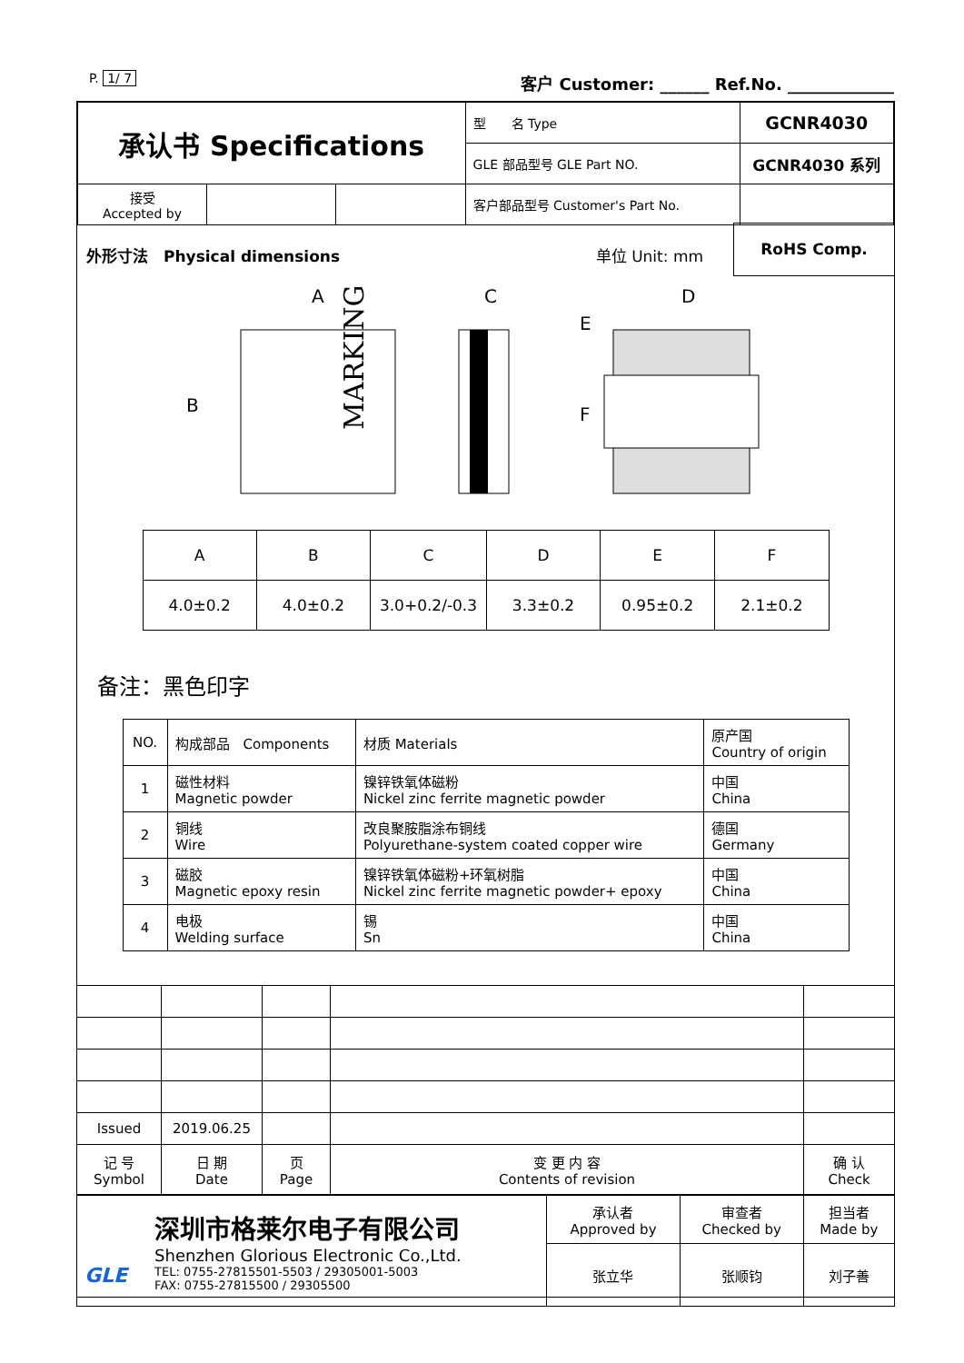P. 1/ 7 客户 Customer: ______ Ref.No. _____________
| 承认书 Specifications | | | 型 名 Type | GCNR4030 |
| | | | GLE 部品型号 GLE Part NO. | GCNR4030 系列 |
| 接受 Accepted by | | | 客户部品型号 Customer's Part No. | |
外形寸法　Physical dimensions 单位 Unit: mm
RoHS Comp.
MARKING
A
B
C
D
E
F
| A | B | C | D | E | F |
| 4.0±0.2 | 4.0±0.2 | 3.0+0.2/-0.3 | 3.3±0.2 | 0.95±0.2 | 2.1±0.2 |
备注：黑色印字
| NO. | 构成部品 Components | 材质 Materials | 原产国 Country of origin |
| 1 | 磁性材料 Magnetic powder | 镍锌铁氧体磁粉 Nickel zinc ferrite magnetic powder | 中国 China |
| 2 | 铜线 Wire | 改良聚胺脂涂布铜线 Polyurethane-system coated copper wire | 德国 Germany |
| 3 | 磁胶 Magnetic epoxy resin | 镍锌铁氧体磁粉+环氧树脂 Nickel zinc ferrite magnetic powder+ epoxy | 中国 China |
| 4 | 电极 Welding surface | 锡 Sn | 中国 China |
| Issued | 2019.06.25 | | | |
| 记 号 Symbol | 日 期 Date | 页 Page | 变 更 内 容 Contents of revision | 确 认 Check |
| GLE 深圳市格莱尔电子有限公司 Shenzhen Glorious Electronic Co.,Ltd. TEL: 0755-27815501-5503 / 29305001-5003 FAX: 0755-27815500 / 29305500 | 承认者 Approved by | 审查者 Checked by | 担当者 Made by |
| | 张立华 | 张顺钧 | 刘子善 |